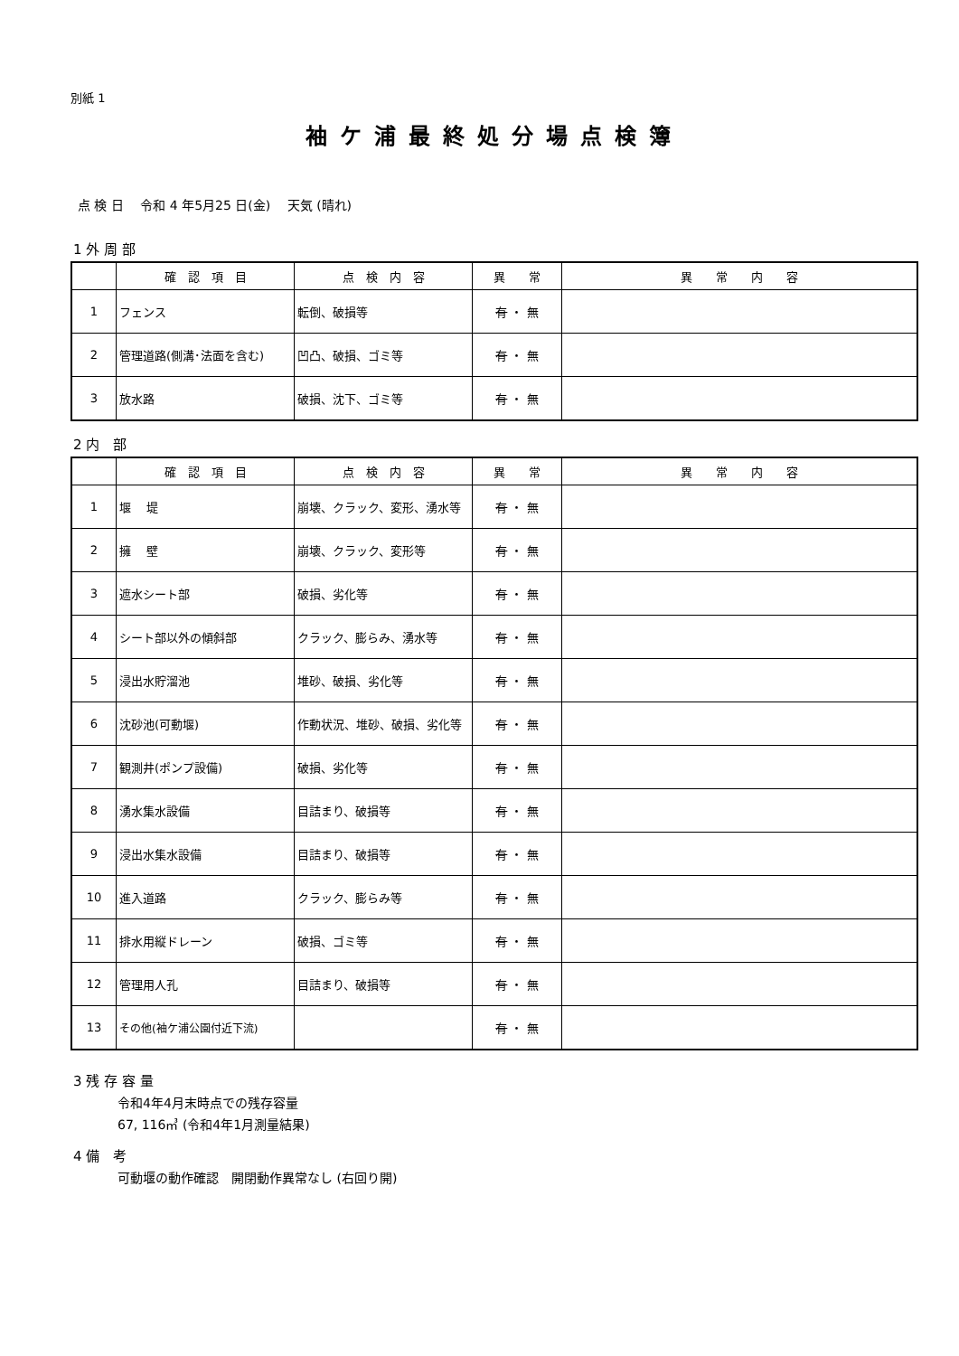別紙 1
袖ケ浦最終処分場点検簿
点 検 日　 令和 4 年5月25 日(金)　 天気 (晴れ)
1 外 周 部
| | 確 認 項 目 | 点 検 内 容 | 異 常 | 異 常 内 容 |
| --- | --- | --- | --- | --- |
| 1 | フェンス | 転倒、破損等 | 有 ・ 無 | |
| 2 | 管理道路(側溝･法面を含む) | 凹凸、破損、ゴミ等 | 有 ・ 無 | |
| 3 | 放水路 | 破損、沈下、ゴミ等 | 有 ・ 無 | |
2 内　部
| | 確 認 項 目 | 点 検 内 容 | 異 常 | 異 常 内 容 |
| --- | --- | --- | --- | --- |
| 1 | 堰 堤 | 崩壊、クラック、変形、湧水等 | 有 ・ 無 | |
| 2 | 擁 壁 | 崩壊、クラック、変形等 | 有 ・ 無 | |
| 3 | 遮水シート部 | 破損、劣化等 | 有 ・ 無 | |
| 4 | シート部以外の傾斜部 | クラック、膨らみ、湧水等 | 有 ・ 無 | |
| 5 | 浸出水貯溜池 | 堆砂、破損、劣化等 | 有 ・ 無 | |
| 6 | 沈砂池(可動堰) | 作動状況、堆砂、破損、劣化等 | 有 ・ 無 | |
| 7 | 観測井(ポンプ設備) | 破損、劣化等 | 有 ・ 無 | |
| 8 | 湧水集水設備 | 目詰まり、破損等 | 有 ・ 無 | |
| 9 | 浸出水集水設備 | 目詰まり、破損等 | 有 ・ 無 | |
| 10 | 進入道路 | クラック、膨らみ等 | 有 ・ 無 | |
| 11 | 排水用縦ドレーン | 破損、ゴミ等 | 有 ・ 無 | |
| 12 | 管理用人孔 | 目詰まり、破損等 | 有 ・ 無 | |
| 13 | その他(袖ケ浦公園付近下流) | | 有 ・ 無 | |
3 残 存 容 量
令和4年4月末時点での残存容量
67, 116㎥ (令和4年1月測量結果)
4 備　考
可動堰の動作確認　開閉動作異常なし (右回り開)